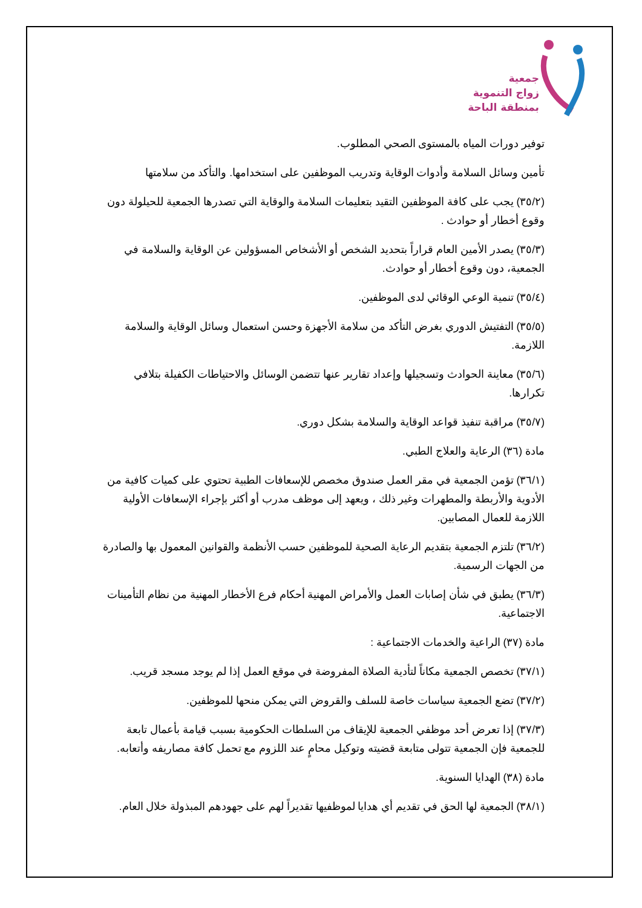جمعية
زواج التنموية
بمنطقة الباحة
توفير دورات المياه بالمستوى الصحي المطلوب.
تأمين وسائل السلامة وأدوات الوقاية وتدريب الموظفين على استخدامها. والتأكد من سلامتها
(٣٥/٢) يجب على كافة الموظفين التقيد بتعليمات السلامة والوقاية التي تصدرها الجمعية للحيلولة دون وقوع أخطار أو حوادث .
(٣٥/٣) يصدر الأمين العام قراراً بتحديد الشخص أو الأشخاص المسؤولين عن الوقاية والسلامة في الجمعية، دون وقوع أخطار أو حوادث.
(٣٥/٤) تنمية الوعي الوقائي لدى الموظفين.
(٣٥/٥) التفتيش الدوري بغرض التأكد من سلامة الأجهزة وحسن استعمال وسائل الوقاية والسلامة اللازمة.
(٣٥/٦) معاينة الحوادث وتسجيلها وإعداد تقارير عنها تتضمن الوسائل والاحتياطات الكفيلة بتلافي تكرارها.
(٣٥/٧) مراقبة تنفيذ قواعد الوقاية والسلامة بشكل دوري.
مادة (٣٦) الرعاية والعلاج الطبي.
(٣٦/١) تؤمن الجمعية في مقر العمل صندوق مخصص للإسعافات الطبية تحتوي على كميات كافية من الأدوية والأربطة والمطهرات وغير ذلك ، ويعهد إلى موظف مدرب أو أكثر بإجراء الإسعافات الأولية اللازمة للعمال المصابين.
(٣٦/٢) تلتزم الجمعية بتقديم الرعاية الصحية للموظفين حسب الأنظمة والقوانين المعمول بها والصادرة من الجهات الرسمية.
(٣٦/٣) يطبق في شأن إصابات العمل والأمراض المهنية أحكام فرع الأخطار المهنية من نظام التأمينات الاجتماعية.
مادة (٣٧) الراعية والخدمات الاجتماعية :
(٣٧/١) تخصص الجمعية مكاناً لتأدية الصلاة المفروضة في موقع العمل إذا لم يوجد مسجد قريب.
(٣٧/٢) تضع الجمعية سياسات خاصة للسلف والقروض التي يمكن منحها للموظفين.
(٣٧/٣) إذا تعرض أحد موظفي الجمعية للإيقاف من السلطات الحكومية بسبب قيامة بأعمال تابعة للجمعية فإن الجمعية تتولى متابعة قضيته وتوكيل محامٍ عند اللزوم مع تحمل كافة مصاريفه وأتعابه.
مادة (٣٨) الهدايا السنوية.
(٣٨/١) الجمعية لها الحق في تقديم أي هدايا لموظفيها تقديراً لهم على جهودهم المبذولة خلال العام.